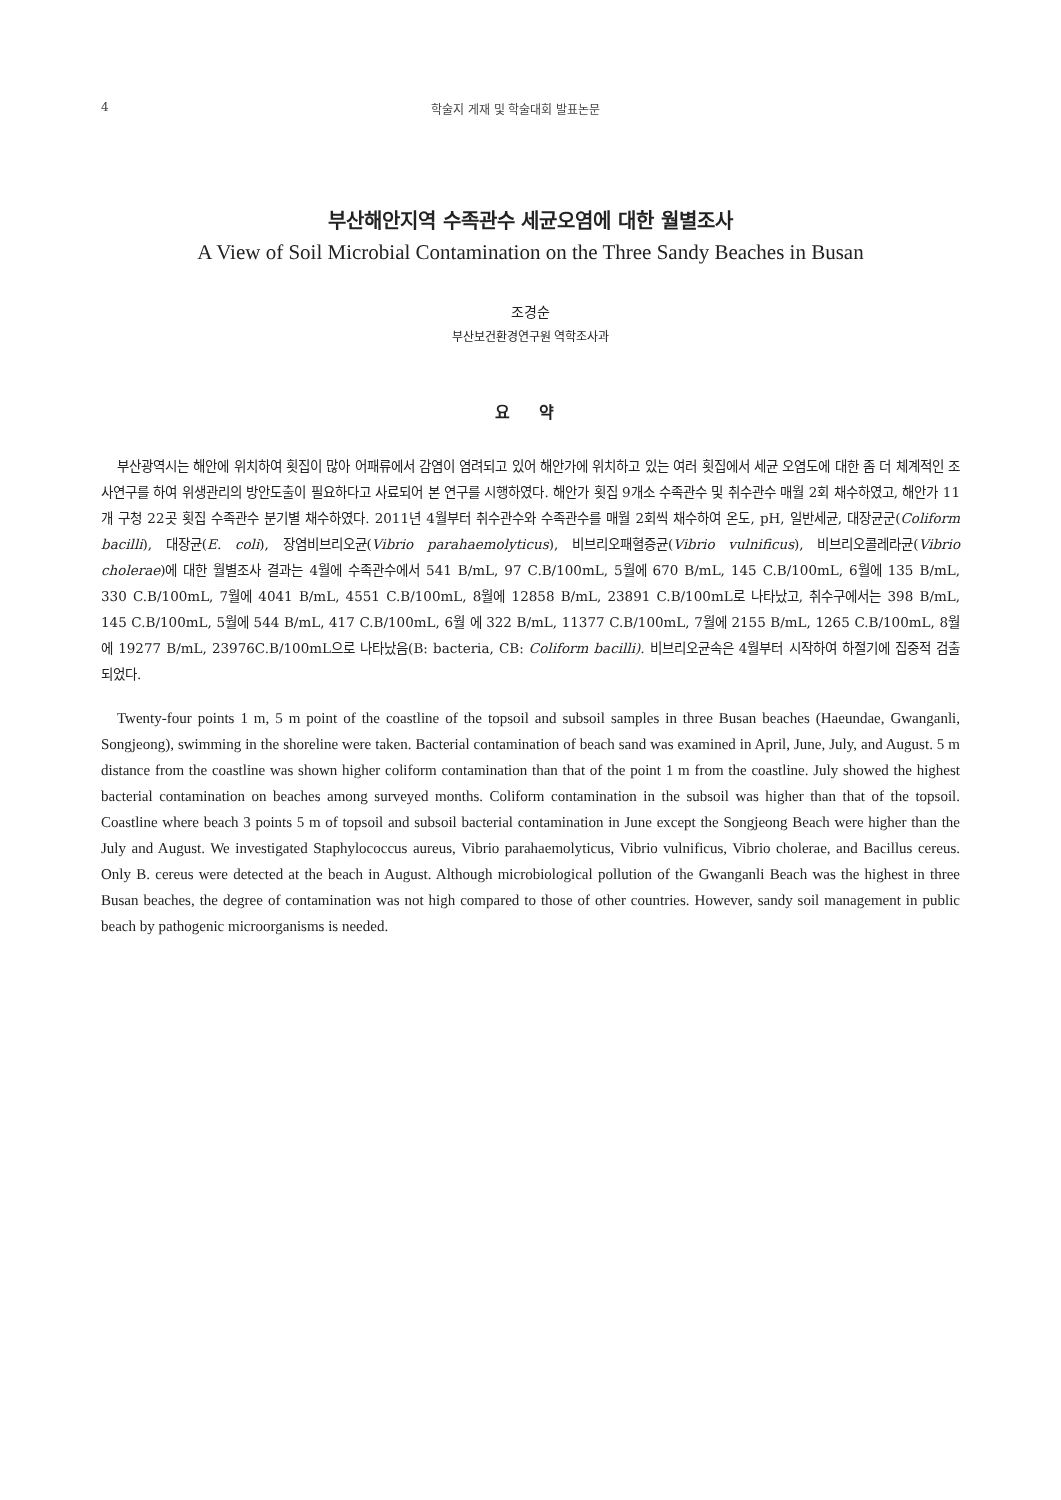4 학술지 게재 및 학술대회 발표논문
부산해안지역 수족관수 세균오염에 대한 월별조사
A View of Soil Microbial Contamination on the Three Sandy Beaches in Busan
조경순
부산보건환경연구원 역학조사과
요 약
부산광역시는 해안에 위치하여 횟집이 많아 어패류에서 감염이 염려되고 있어 해안가에 위치하고 있는 여러 횟집에서 세균 오염도에 대한 좀 더 체계적인 조사연구를 하여 위생관리의 방안도출이 필요하다고 사료되어 본 연구를 시행하였다. 해안가 횟집 9개소 수족관수 및 취수관수 매월 2회 채수하였고, 해안가 11개 구청 22곳 횟집 수족관수 분기별 채수하였다. 2011년 4월부터 취수관수와 수족관수를 매월 2회씩 채수하여 온도, pH, 일반세균, 대장균군(Coliform bacilli), 대장균(E. coli), 장염비브리오균(Vibrio parahaemolyticus), 비브리오패혈증균(Vibrio vulnificus), 비브리오콜레라균(Vibrio cholerae)에 대한 월별조사 결과는 4월에 수족관수에서 541 B/mL, 97 C.B/100mL, 5월에 670 B/mL, 145 C.B/100mL, 6월에 135 B/mL, 330 C.B/100mL, 7월에 4041 B/mL, 4551 C.B/100mL, 8월에 12858 B/mL, 23891 C.B/100mL로 나타났고, 취수구에서는 398 B/mL, 145 C.B/100mL, 5월에 544 B/mL, 417 C.B/100mL, 6월 에 322 B/mL, 11377 C.B/100mL, 7월에 2155 B/mL, 1265 C.B/100mL, 8월에 19277 B/mL, 23976C.B/100mL으로 나타났음(B: bacteria, CB: Coliform bacilli). 비브리오균속은 4월부터 시작하여 하절기에 집중적 검출되었다.
Twenty-four points 1 m, 5 m point of the coastline of the topsoil and subsoil samples in three Busan beaches (Haeundae, Gwanganli, Songjeong), swimming in the shoreline were taken. Bacterial contamination of beach sand was examined in April, June, July, and August. 5 m distance from the coastline was shown higher coliform contamination than that of the point 1 m from the coastline. July showed the highest bacterial contamination on beaches among surveyed months. Coliform contamination in the subsoil was higher than that of the topsoil. Coastline where beach 3 points 5 m of topsoil and subsoil bacterial contamination in June except the Songjeong Beach were higher than the July and August. We investigated Staphylococcus aureus, Vibrio parahaemolyticus, Vibrio vulnificus, Vibrio cholerae, and Bacillus cereus. Only B. cereus were detected at the beach in August. Although microbiological pollution of the Gwanganli Beach was the highest in three Busan beaches, the degree of contamination was not high compared to those of other countries. However, sandy soil management in public beach by pathogenic microorganisms is needed.